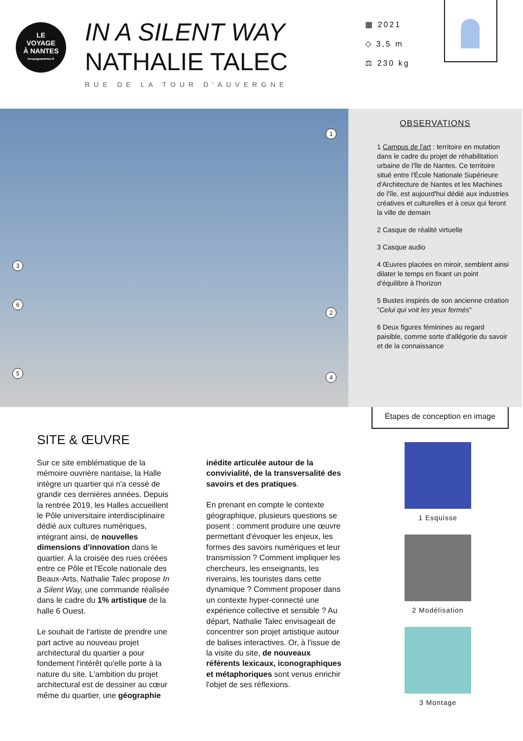LE
VOYAGE
À NANTES
levoyageanantes.fr
IN A SILENT WAY
NATHALIE TALEC
RUE DE LA TOUR D'AUVERGNE
▦ 2021
◇ 3,5 m
⚖ 230 kg
1
2
3
4
5
6
OBSERVATIONS
1 Campus de l'art : territoire en mutation dans le cadre du projet de réhabilitation urbaine de l'île de Nantes. Ce territoire situé entre l'École Nationale Supérieure d'Architecture de Nantes et les Machines de l'île, est aujourd'hui dédié aux industries créatives et culturelles et à ceux qui feront la ville de demain
2 Casque de réalité virtuelle
3 Casque audio
4 Œuvres placées en miroir, semblent ainsi dilater le temps en fixant un point d'équilibre à l'horizon
5 Bustes inspirés de son ancienne création "Celui qui voit les yeux fermés"
6 Deux figures féminines au regard paisible, comme sorte d'allégorie du savoir et de la connaissance
Étapes de conception en image
SITE & ŒUVRE
Sur ce site emblématique de la mémoire ouvrière nantaise, la Halle intègre un quartier qui n'a cessé de grandir ces dernières années. Depuis la rentrée 2019, les Halles accueillent le Pôle universitaire interdisciplinaire dédié aux cultures numériques, intégrant ainsi, de nouvelles dimensions d'innovation dans le quartier. À la croisée des rues créées entre ce Pôle et l'Ecole nationale des Beaux-Arts, Nathalie Talec propose In a Silent Way, une commande réalisée dans le cadre du 1% artistique de la halle 6 Ouest.
Le souhait de l'artiste de prendre une part active au nouveau projet architectural du quartier a pour fondement l'intérêt qu'elle porte à la nature du site. L'ambition du projet architectural est de dessiner au cœur même du quartier, une géographie inédite articulée autour de la convivialité, de la transversalité des savoirs et des pratiques.
En prenant en compte le contexte géographique, plusieurs questions se posent : comment produire une œuvre permettant d'évoquer les enjeux, les formes des savoirs numériques et leur transmission ? Comment impliquer les chercheurs, les enseignants, les riverains, les touristes dans cette dynamique ? Comment proposer dans un contexte hyper-connecté une expérience collective et sensible ? Au départ, Nathalie Talec envisageait de concentrer son projet artistique autour de balises interactives. Or, à l'issue de la visite du site, de nouveaux référents lexicaux, iconographiques et métaphoriques sont venus enrichir l'objet de ses réflexions.
1 Esquisse
2 Modélisation
3 Montage